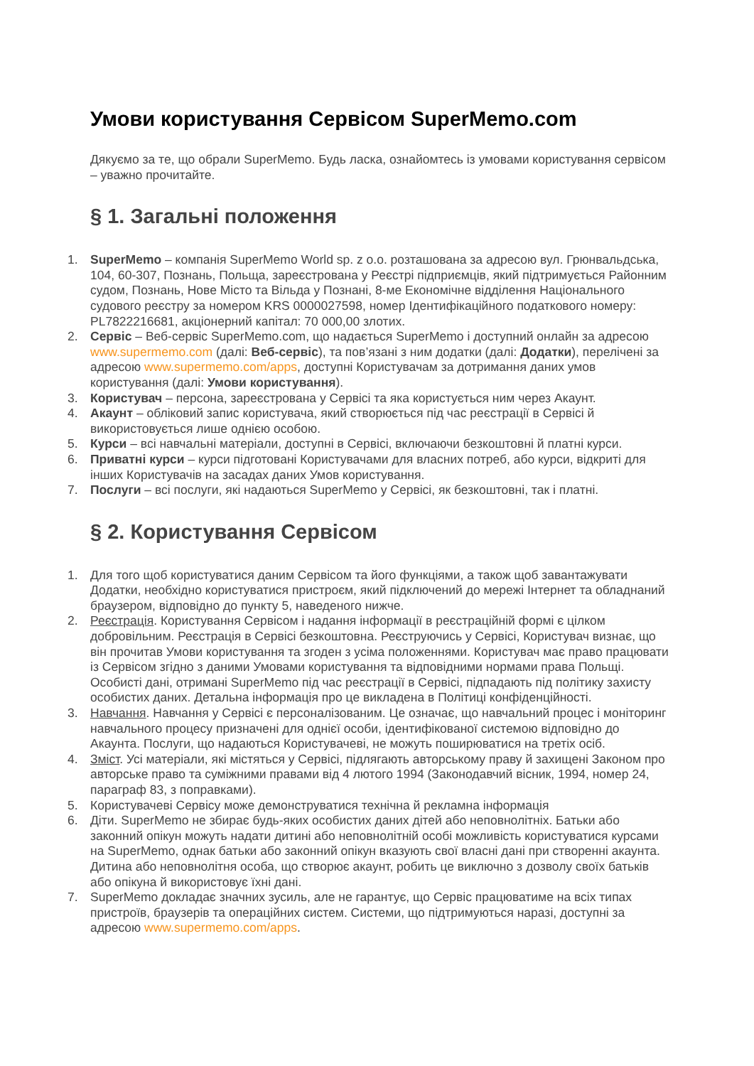Умови користування Сервісом SuperMemo.com
Дякуємо за те, що обрали SuperMemo. Будь ласка, ознайомтесь із умовами користування сервісом – уважно прочитайте.
§ 1. Загальні положення
1. SuperMemo – компанія SuperMemo World sp. z o.o. розташована за адресою вул. Грюнвальдська, 104, 60-307, Познань, Польща, зареєстрована у Реєстрі підприємців, який підтримується Районним судом, Познань, Нове Місто та Вільда у Познані, 8-ме Економічне відділення Національного судового реєстру за номером KRS 0000027598, номер Ідентифікаційного податкового номеру: PL7822216681, акціонерний капітал: 70 000,00 злотих.
2. Сервіс – Веб-сервіс SuperMemo.com, що надається SuperMemo і доступний онлайн за адресою www.supermemo.com (далі: Веб-сервіс), та пов’язані з ним додатки (далі: Додатки), перелічені за адресою www.supermemo.com/apps, доступні Користувачам за дотримання даних умов користування (далі: Умови користування).
3. Користувач – персона, зареєстрована у Сервісі та яка користується ним через Акаунт.
4. Акаунт – обліковий запис користувача, який створюється під час реєстрації в Сервісі й використовується лише однією особою.
5. Курси – всі навчальні матеріали, доступні в Сервісі, включаючи безкоштовні й платні курси.
6. Приватні курси – курси підготовані Користувачами для власних потреб, або курси, відкриті для інших Користувачів на засадах даних Умов користування.
7. Послуги – всі послуги, які надаються SuperMemo у Сервісі, як безкоштовні, так і платні.
§ 2. Користування Сервісом
1. Для того щоб користуватися даним Сервісом та його функціями, а також щоб завантажувати Додатки, необхідно користуватися пристроєм, який підключений до мережі Інтернет та обладнаний браузером, відповідно до пункту 5, наведеного нижче.
2. Реєстрація. Користування Сервісом і надання інформації в реєстраційній формі є цілком добровільним. Реєстрація в Сервісі безкоштовна. Реєструючись у Сервісі, Користувач визнає, що він прочитав Умови користування та згоден з усіма положеннями. Користувач має право працювати із Сервісом згідно з даними Умовами користування та відповідними нормами права Польщі. Особисті дані, отримані SuperMemo під час реєстрації в Сервісі, підпадають під політику захисту особистих даних. Детальна інформація про це викладена в Політиці конфіденційності.
3. Навчання. Навчання у Сервісі є персоналізованим. Це означає, що навчальний процес і моніторинг навчального процесу призначені для однієї особи, ідентифікованої системою відповідно до Акаунта. Послуги, що надаються Користувачеві, не можуть поширюватися на третіх осіб.
4. Зміст. Усі матеріали, які містяться у Сервісі, підлягають авторському праву й захищені Законом про авторське право та суміжними правами від 4 лютого 1994 (Законодавчий вісник, 1994, номер 24, параграф 83, з поправками).
5. Користувачеві Сервісу може демонструватися технічна й рекламна інформація
6. Діти. SuperMemo не збирає будь-яких особистих даних дітей або неповнолітніх. Батьки або законний опікун можуть надати дитині або неповнолітній особі можливість користуватися курсами на SuperMemo, однак батьки або законний опікун вказують свої власні дані при створенні акаунта. Дитина або неповнолітня особа, що створює акаунт, робить це виключно з дозволу своїх батьків або опікуна й використовує їхні дані.
7. SuperMemo докладає значних зусиль, але не гарантує, що Сервіс працюватиме на всіх типах пристроїв, браузерів та операційних систем. Системи, що підтримуються наразі, доступні за адресою www.supermemo.com/apps.